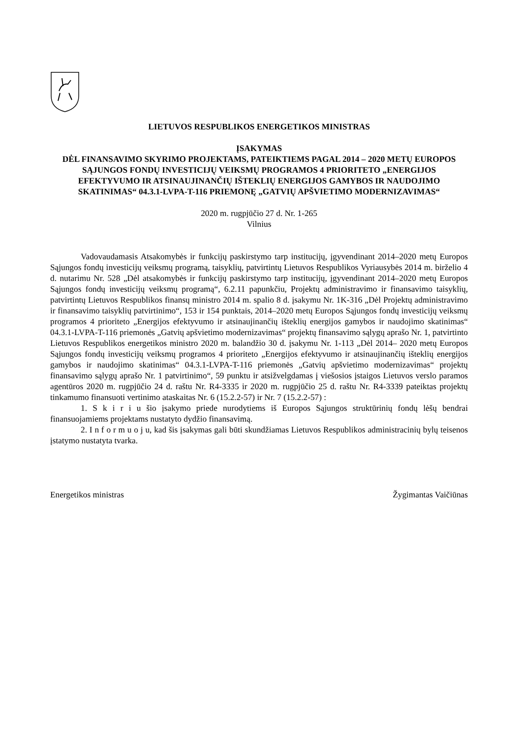LIETUVOS RESPUBLIKOS ENERGETIKOS MINISTRAS
ĮSAKYMAS
DĖL FINANSAVIMO SKYRIMO PROJEKTAMS, PATEIKTIEMS PAGAL 2014 – 2020 METŲ EUROPOS SĄJUNGOS FONDŲ INVESTICIJŲ VEIKSMŲ PROGRAMOS 4 PRIORITETO „ENERGIJOS EFEKTYVUMO IR ATSINAUJINANČIŲ IŠTEKLIŲ ENERGIJOS GAMYBOS IR NAUDOJIMO SKATINIMAS“ 04.3.1-LVPA-T-116 PRIEMONĘ „GATVIŲ APŠVIETIMO MODERNIZAVIMAS“
2020 m. rugpjūčio 27 d. Nr. 1-265
Vilnius
Vadovaudamasis Atsakomybės ir funkcijų paskirstymo tarp institucijų, įgyvendinant 2014–2020 metų Europos Sąjungos fondų investicijų veiksmų programą, taisyklių, patvirtintų Lietuvos Respublikos Vyriausybės 2014 m. birželio 4 d. nutarimu Nr. 528 „Dėl atsakomybės ir funkcijų paskirstymo tarp institucijų, įgyvendinant 2014–2020 metų Europos Sąjungos fondų investicijų veiksmų programą“, 6.2.11 papunkčiu, Projektų administravimo ir finansavimo taisyklių, patvirtintų Lietuvos Respublikos finansų ministro 2014 m. spalio 8 d. įsakymu Nr. 1K-316 „Dėl Projektų administravimo ir finansavimo taisyklių patvirtinimo“, 153 ir 154 punktais, 2014–2020 metų Europos Sąjungos fondų investicijų veiksmų programos 4 prioriteto „Energijos efektyvumo ir atsinaujinančių išteklių energijos gamybos ir naudojimo skatinimas“ 04.3.1-LVPA-T-116 priemonės „Gatvių apšvietimo modernizavimas“ projektų finansavimo sąlygų aprašo Nr. 1, patvirtinto Lietuvos Respublikos energetikos ministro 2020 m. balandžio 30 d. įsakymu Nr. 1-113 „Dėl 2014– 2020 metų Europos Sąjungos fondų investicijų veiksmų programos 4 prioriteto „Energijos efektyvumo ir atsinaujinančių išteklių energijos gamybos ir naudojimo skatinimas“ 04.3.1-LVPA-T-116 priemonės „Gatvių apšvietimo modernizavimas“ projektų finansavimo sąlygų aprašo Nr. 1 patvirtinimo“, 59 punktu ir atsižvelgdamas į viešosios įstaigos Lietuvos verslo paramos agentūros 2020 m. rugpjūčio 24 d. raštu Nr. R4-3335 ir 2020 m. rugpjūčio 25 d. raštu Nr. R4-3339 pateiktas projektų tinkamumo finansuoti vertinimo ataskaitas Nr. 6 (15.2.2-57) ir Nr. 7 (15.2.2-57) :
1. S k i r i u šio įsakymo priede nurodytiems iš Europos Sąjungos struktūrinių fondų lėšų bendrai finansuojamiems projektams nustatyto dydžio finansavimą.
2. I n f o r m u o j u, kad šis įsakymas gali būti skundžiamas Lietuvos Respublikos administracinių bylų teisenos įstatymo nustatyta tvarka.
Energetikos ministras Žygimantas Vaičiūnas